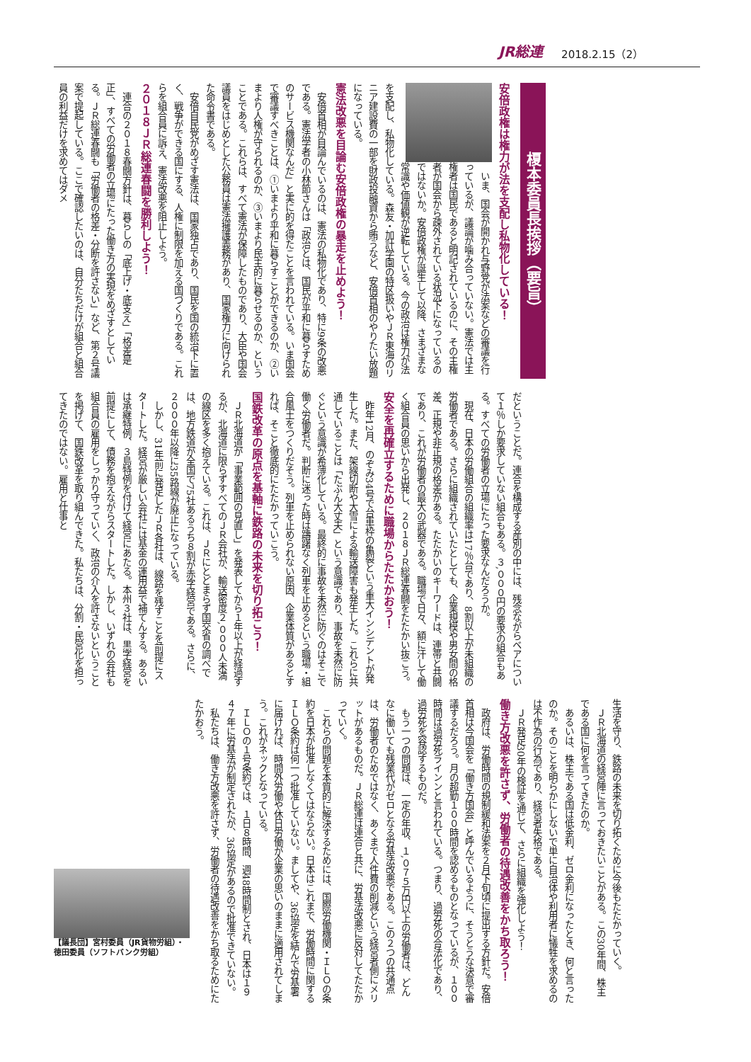JR総連 2018.2.15（2）
榎本委員長挨拶（要旨）
安倍政権は権力が法を支配し私物化している！
いま、国会が開かれ与野党が法案などの審議を行っているが、議論が噛み合っていない。憲法では主権者は国民であると明記されているのに、その主権者が国会から疎外されている状況下になっているのではないか。安倍政権が誕生して以降、さまざまな常識や価値観が逆転している。今の政治は権力が法を支配し、私物化している。森友・加計学園の特区扱いやＪＲ東海のリニア建設費の一部を財政投融資から賄うなど、安倍首相のやりたい放題になっている。
憲法改悪を目論む安倍政権の暴走を止めよう！
安倍首相が目論んでいるのは、憲法の私物化であり、特に9条の改悪である。憲法学者の小林節さんは「政治とは、国民が平和に暮らすためのサービス機関なんだ」と実に的を得たことを言われている。いま国会で審議すべきことは、①いまより平和に暮らすことができるのか、②いまより人権が守られるのか、③いまより民主的に暮らせるのか、ということである。これらは、すべて憲法が保障したものであり、大臣や国会議員をはじめとした公務員は憲法擁護義務があり、国家権力に向けられた命令書である。
安倍自民党がめざす憲法は、国家独占であり、国民を国の統治下に置く、戦争ができる国にする、人権に制限を加える国づくりである。これらを組合員に訴え、憲法改悪を阻止しよう。
２０１８ＪＲ総連春闘を勝利しよう！
連合の２０１８春闘方針は、暮らしの「底上げ・底支え」「格差是正」、すべての労働者の立場にたった働き方の実現をめざすとしている。ＪＲ総連春闘も「労働者の格差・分断を許さない」など、第２号議案で提起している。ここで確認したいのは、自分たちだけが組合と組合員の利益だけを求めてはダメ
だということだ。連合を構成する産別の中には、残念ながらベアについて１％しか要求していない組合もある。３,０００円の要求の組合もある。すべての労働者の立場にたった要求なんだろうか。
現在、日本の労働組合の組織率は17％台であり、8割以上が未組織の労働者である。さらに組織されていたとしても、企業規模や男女間の格差、正規や非正規の格差がある。たたかいのキーワードは、連帯と共闘であり、これが労働者の最大の武器である。職場で日々、額に汗して働く組合員の思いから出発し、２０１８ＪＲ総連春闘をたたかい抜こう。
安全を再確立するために職場からたたかおう！
昨年12月、のぞみ34号で台車枠の亀裂という重大インシデントが発生した。また、架線切断や大雪による輸送障害も発生した。これらに共通していることは「たぶん大丈夫」という意識であり、事故を未然に防ぐという意識が希薄化している。最終的に事故を未然に防ぐのはそこで働く労働者だ。判断に迷った時は躊躇なく列車を止めるという職場・組合風土をつくりだそう。列車を止められない原因、企業体質があるとすれば、そこと徹底的にたたかっていこう。
国鉄改革の原点を基軸に鉄路の未来を切り拓こう！
ＪＲ北海道が「事業範囲の見直し」を発表してから１年以上が経過するが、北海道に限らずすべてのＪＲ会社が、輸送密度２,０００人未満の線区を多く抱えている。これは、ＪＲにとどまらず国交省の調べでは、地方鉄道が全国で75社あるうち８割が赤字経営である。さらに、２０００年以降に35路線が廃止になっている。
しかし、31年前に発足したＪＲ各社は、線路を残すことを前提にスタートした。経営が厳しい会社には基金の運用益で補てんする。あるいは承継特例、３島特例を付けて経営にあたる。本州３社は、黒字経営を前提にして、債務を抱えながらスタートした。しかし、いずれの会社も組合員の雇用をしっかり守っていく、政治の介入を許さないということを掲げて、国鉄改革を取り組んできた。私たちは、分割・民営化を担ってきたのではない。雇用と仕事と
生活を守り、鉄路の未来を切り拓くために今後もたたかっていく。
ＪＲ北海道の経営陣に言っておきたいことがある。この30年間、株主である国に何を言ってきたのか。
あるいは、株主である国は低金利、ゼロ金利になったとき、何と言ったのか。そのことを明らかにしないで単に自治体や利用者に犠牲を求めるのは不作為の行為であり、経営者失格である。
ＪＲ発足30年の検証を通じて、さらに組織を強化しよう！
働き方改悪を許さず、労働者の待遇改善をかち取ろう！
政府は、労働時間の規制緩和法案を２月下旬頃に提出する方針だ。安倍首相は今国会を「働き方国会」と呼んでいるように、そうとうな決意で審議するだろう。月の超勤１００時間を認めるものとなっているが、１００時間は過労死ラインンと言われている。つまり、過労死の合法化であり、過労死を容認するものだ。
もう一つの問題は、一定の年収、１,０７５万円以上の労働者は、どんなに働いても残業代がゼロとなる労基法改悪である。この２つの共通点は、労働者のためではなく、あくまで人件費の削減という経営者側にメリットがあるものだ。ＪＲ総連は連合と共に、労基法改悪に反対してたたかっていく。
これらの問題を本質的に解決するためには、国際労働機関・ＩＬＯの条約を日本が批准しなくてはならない。日本はこれまで、労働時間に関するＩＬＯ条約は何一つ批准していない。ましてや、36協定を結んで労基署に届ければ、時間外労働や休日労働が企業の思いのままに適用されてしまう。これがネックとなっている。
ＩＬＯの１号条約では、１日８時間、週48時間制とされ、日本は１９４７年に労基法が制定されたが、36協定があるので批准できていない。
私たちは、働き方改悪を許さず、労働者の待遇改善をかち取るためにたたかおう。
【議長団】宮村委員（JR貨物労組）・
徳田委員（ソフトバンク労組）